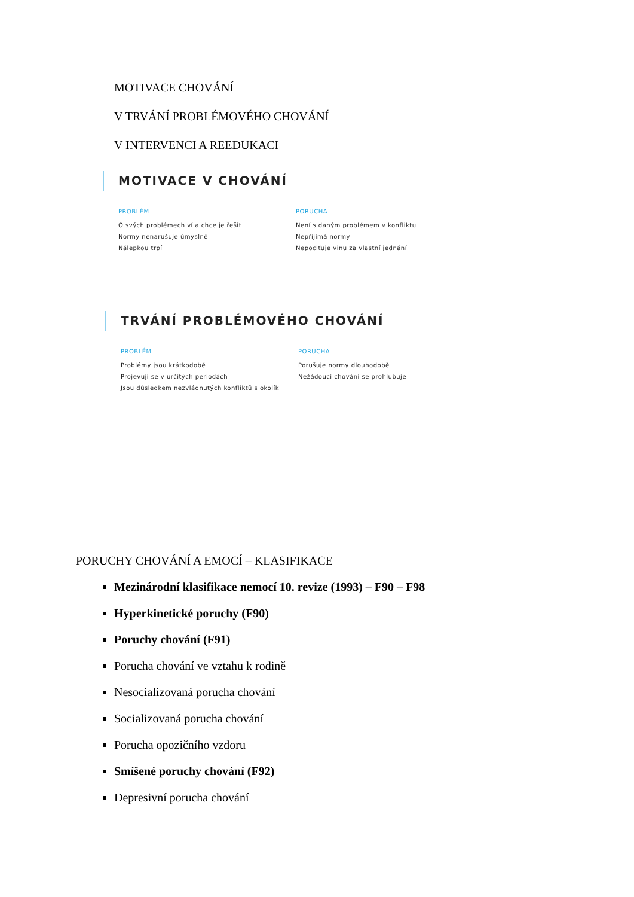MOTIVACE CHOVÁNÍ
V TRVÁNÍ PROBLÉMOVÉHO CHOVÁNÍ
V INTERVENCI A REEDUKACI
MOTIVACE V CHOVÁNÍ
PROBLÉM
O svých problémech ví a chce je řešit
Normy nenarušuje úmyslně
Nálepkou trpí
PORUCHA
Není s daným problémem v konfliktu
Nepřijímá normy
Nepociťuje vinu za vlastní jednání
TRVÁNÍ PROBLÉMOVÉHO CHOVÁNÍ
PROBLÉM
Problémy jsou krátkodobé
Projevují se v určitých periodách
Jsou důsledkem nezvládnutých konfliktů s okolík
PORUCHA
Porušuje normy dlouhodobě
Nežádoucí chování se prohlubuje
PORUCHY CHOVÁNÍ A EMOCÍ – KLASIFIKACE
Mezinárodní klasifikace nemocí 10. revize (1993) – F90 – F98
Hyperkinetické poruchy (F90)
Poruchy chování (F91)
Porucha chování ve vztahu k rodině
Nesocializovaná porucha chování
Socializovaná porucha chování
Porucha opozičního vzdoru
Smíšené poruchy chování (F92)
Depresivní porucha chování